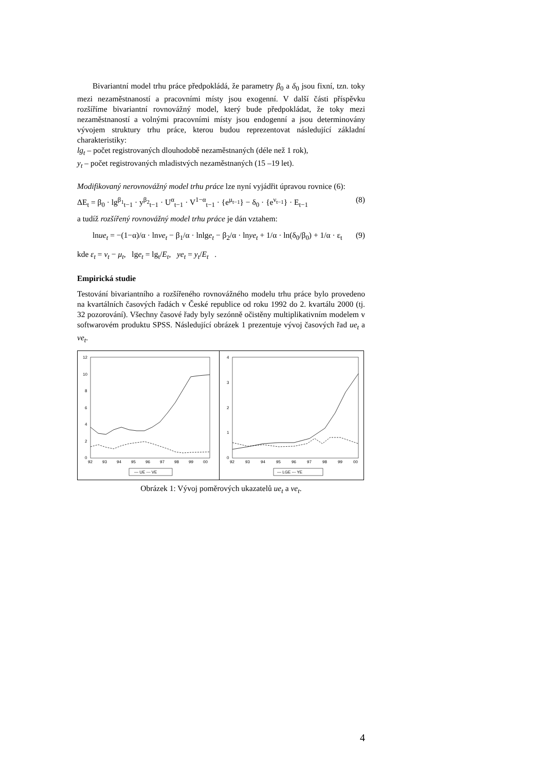Bivariantní model trhu práce předpokládá, že parametry β<sub>0</sub> a δ<sub>0</sub> jsou fixní, tzn. toky mezi nezaměstnaností a pracovními místy jsou exogenní. V další části příspěvku rozšíříme bivariantní rovnovážný model, který bude předpokládat, že toky mezi nezaměstnaností a volnými pracovními místy jsou endogenní a jsou determinovány vývojem struktury trhu práce, kterou budou reprezentovat následující základní charakteristiky:
lg<sub>t</sub> – počet registrovaných dlouhodobě nezaměstnaných (déle než 1 rok),
y<sub>t</sub> – počet registrovaných mladistvých nezaměstnaných (15 –19 let).
Modifikovaný nerovnovážný model trhu práce lze nyní vyjádřit úpravou rovnice (6):
ΔE<sub>t</sub> = β<sub>0</sub> · lg<sup>β<sub>1</sub></sup><sub>t−1</sub> · y<sup>β<sub>2</sub></sup><sub>t−1</sub> · U<sup>α</sup><sub>t−1</sub> · V<sup>1−α</sup><sub>t−1</sub> · {e<sup>μ<sub>t−1</sub></sup>} − δ<sub>0</sub> · {e<sup>ν<sub>t−1</sub></sup>} · E<sub>t−1</sub> (8)
a tudíž rozšířený rovnovážný model trhu práce je dán vztahem:
lnue<sub>t</sub> = −(1−α)/α · lnve<sub>t</sub> − β<sub>1</sub>/α · lnlge<sub>t</sub> − β<sub>2</sub>/α · lnye<sub>t</sub> + 1/α · ln(δ<sub>0</sub>/β<sub>0</sub>) + 1/α · ε<sub>t</sub> (9)
kde ε<sub>t</sub> = ν<sub>t</sub> − μ<sub>t</sub>, lge<sub>t</sub> = lg<sub>t</sub>/E<sub>t</sub>, ye<sub>t</sub> = y<sub>t</sub>/E<sub>t</sub> .
Empirická studie
Testování bivariantního a rozšířeného rovnovážného modelu trhu práce bylo provedeno na kvartálních časových řadách v České republice od roku 1992 do 2. kvartálu 2000 (tj. 32 pozorování). Všechny časové řady byly sezónně očistěny multiplikativním modelem v softwarovém produktu SPSS. Následující obrázek 1 prezentuje vývoj časových řad ue<sub>t</sub> a ve<sub>t</sub>.
12
10
8
6
4
2
0
92
93
94
95
96
97
98
99
00
— UE --- VE
4
3
2
1
0
92
93
94
95
96
97
98
99
00
— LGE --- YE
Obrázek 1: Vývoj poměrových ukazatelů ue<sub>t</sub> a ve<sub>t</sub>.
4